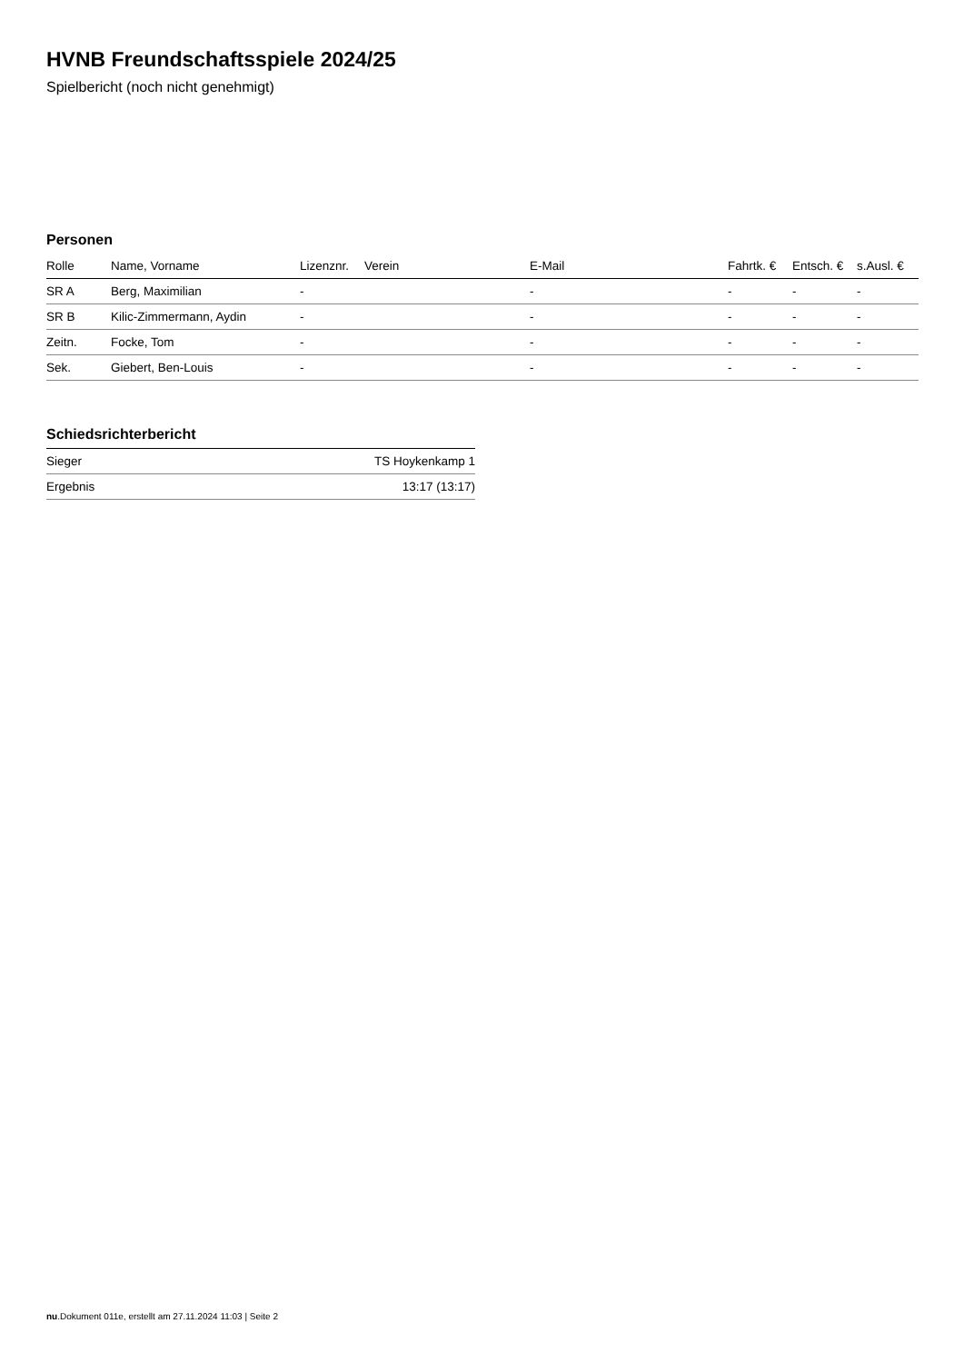HVNB Freundschaftsspiele 2024/25
Spielbericht (noch nicht genehmigt)
Personen
| Rolle | Name, Vorname | Lizenznr. | Verein | E-Mail | Fahrtk. € | Entsch. € | s.Ausl. € |
| --- | --- | --- | --- | --- | --- | --- | --- |
| SR A | Berg, Maximilian | - | | - | - | - | - |
| SR B | Kilic-Zimmermann, Aydin | - | | - | - | - | - |
| Zeitn. | Focke, Tom | - | | - | - | - | - |
| Sek. | Giebert, Ben-Louis | - | | - | - | - | - |
Schiedsrichterbericht
| Sieger | TS Hoykenkamp 1 |
| Ergebnis | 13:17 (13:17) |
nu.Dokument 011e, erstellt am 27.11.2024 11:03 | Seite 2